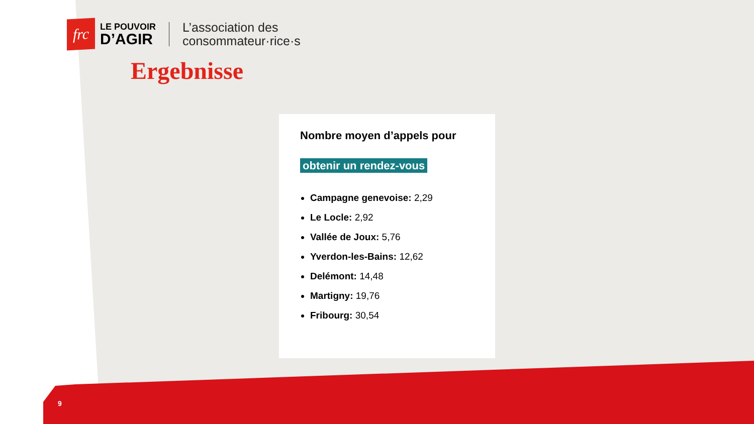frc
LE POUVOIR
D’AGIR
L’association des
consommateur·rice·s
Ergebnisse
Nombre moyen d’appels pour
obtenir un rendez-vous
Campagne genevoise: 2,29
Le Locle: 2,92
Vallée de Joux: 5,76
Yverdon-les-Bains: 12,62
Delémont: 14,48
Martigny: 19,76
Fribourg: 30,54
9